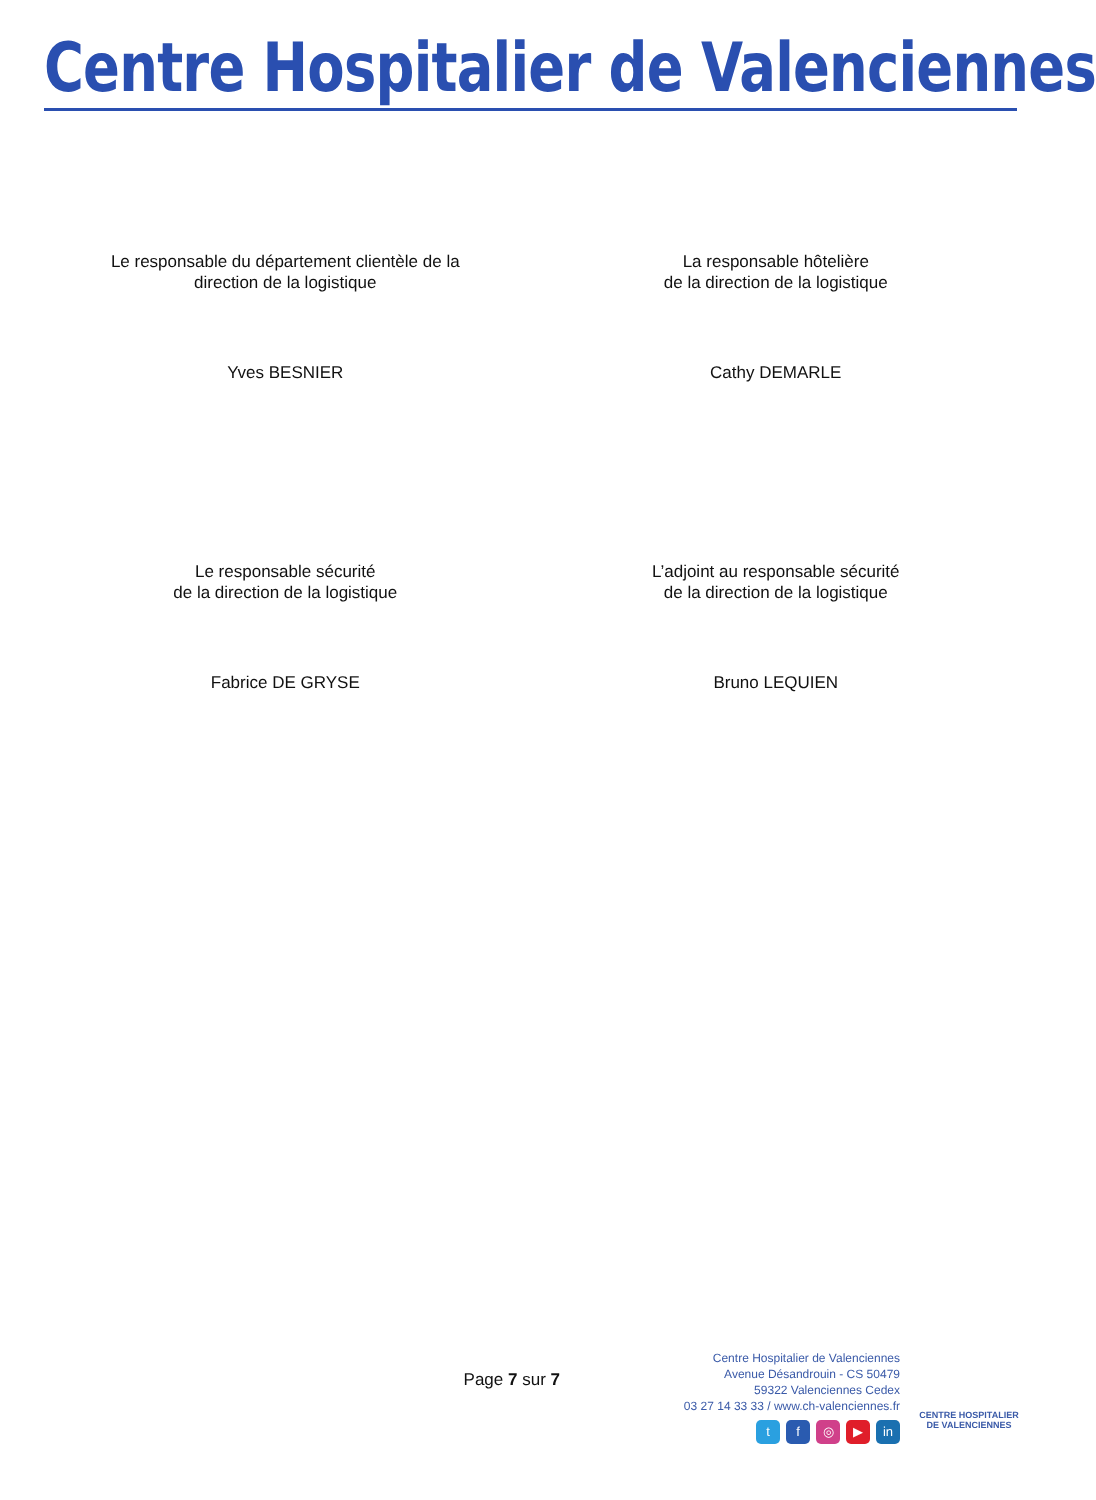Centre Hospitalier de Valenciennes
Le responsable du département clientèle de la
direction de la logistique
Yves BESNIER
La responsable hôtelière
de la direction de la logistique
Cathy DEMARLE
Le responsable sécurité
de la direction de la logistique
Fabrice DE GRYSE
L’adjoint au responsable sécurité
de la direction de la logistique
Bruno LEQUIEN
Page 7 sur 7
Centre Hospitalier de Valenciennes
Avenue Désandrouin - CS 50479
59322 Valenciennes Cedex
03 27 14 33 33 / www.ch-valenciennes.fr
tf ◎ ▶ in
CENTRE HOSPITALIER
DE VALENCIENNES